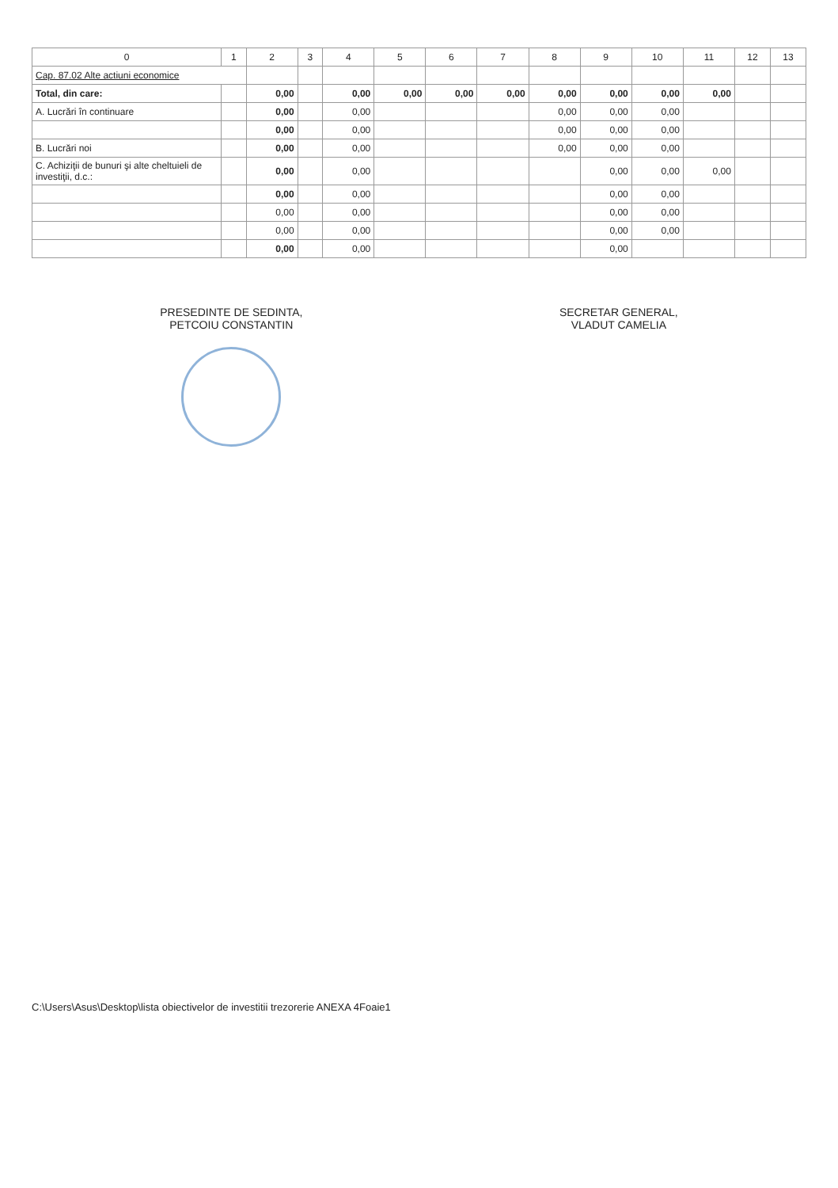| 0 | 1 | 2 | 3 | 4 | 5 | 6 | 7 | 8 | 9 | 10 | 11 | 12 | 13 |
| --- | --- | --- | --- | --- | --- | --- | --- | --- | --- | --- | --- | --- | --- |
| Cap. 87.02 Alte actiuni economice | | | | | | | | | | | | | |
| Total, din care: | | 0,00 | | 0,00 | 0,00 | 0,00 | 0,00 | 0,00 | 0,00 | 0,00 | 0,00 | | |
| A. Lucrări în continuare | | 0,00 | | 0,00 | | | | 0,00 | 0,00 | 0,00 | | | |
| | | 0,00 | | 0,00 | | | | 0,00 | 0,00 | 0,00 | | | |
| B. Lucrări noi | | 0,00 | | 0,00 | | | | 0,00 | 0,00 | 0,00 | | | |
| C. Achiziţii de bunuri şi alte cheltuieli de investiţii, d.c.: | | 0,00 | | 0,00 | | | | | 0,00 | 0,00 | 0,00 | | |
| | | 0,00 | | 0,00 | | | | | 0,00 | 0,00 | | | |
| | | 0,00 | | 0,00 | | | | | 0,00 | 0,00 | | | |
| | | 0,00 | | 0,00 | | | | | 0,00 | 0,00 | | | |
| | | 0,00 | | 0,00 | | | | | 0,00 | | | | |
PRESEDINTE DE SEDINTA,
PETCOIU CONSTANTIN
SECRETAR GENERAL,
VLADUT CAMELIA
C:\Users\Asus\Desktop\lista obiectivelor de investitii trezorerie ANEXA 4Foaie1